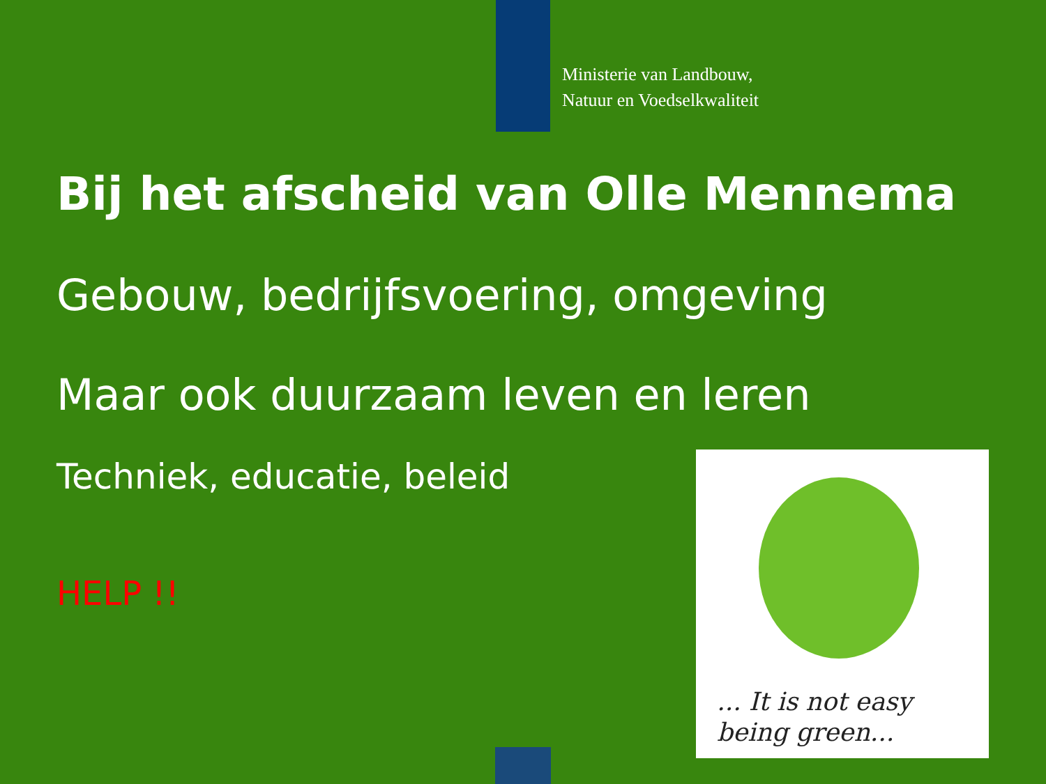Ministerie van Landbouw,
Natuur en Voedselkwaliteit
Bij het afscheid van Olle Mennema
Gebouw, bedrijfsvoering, omgeving
Maar ook duurzaam leven en leren
Techniek, educatie, beleid
HELP !!
... It is not easy
being green...